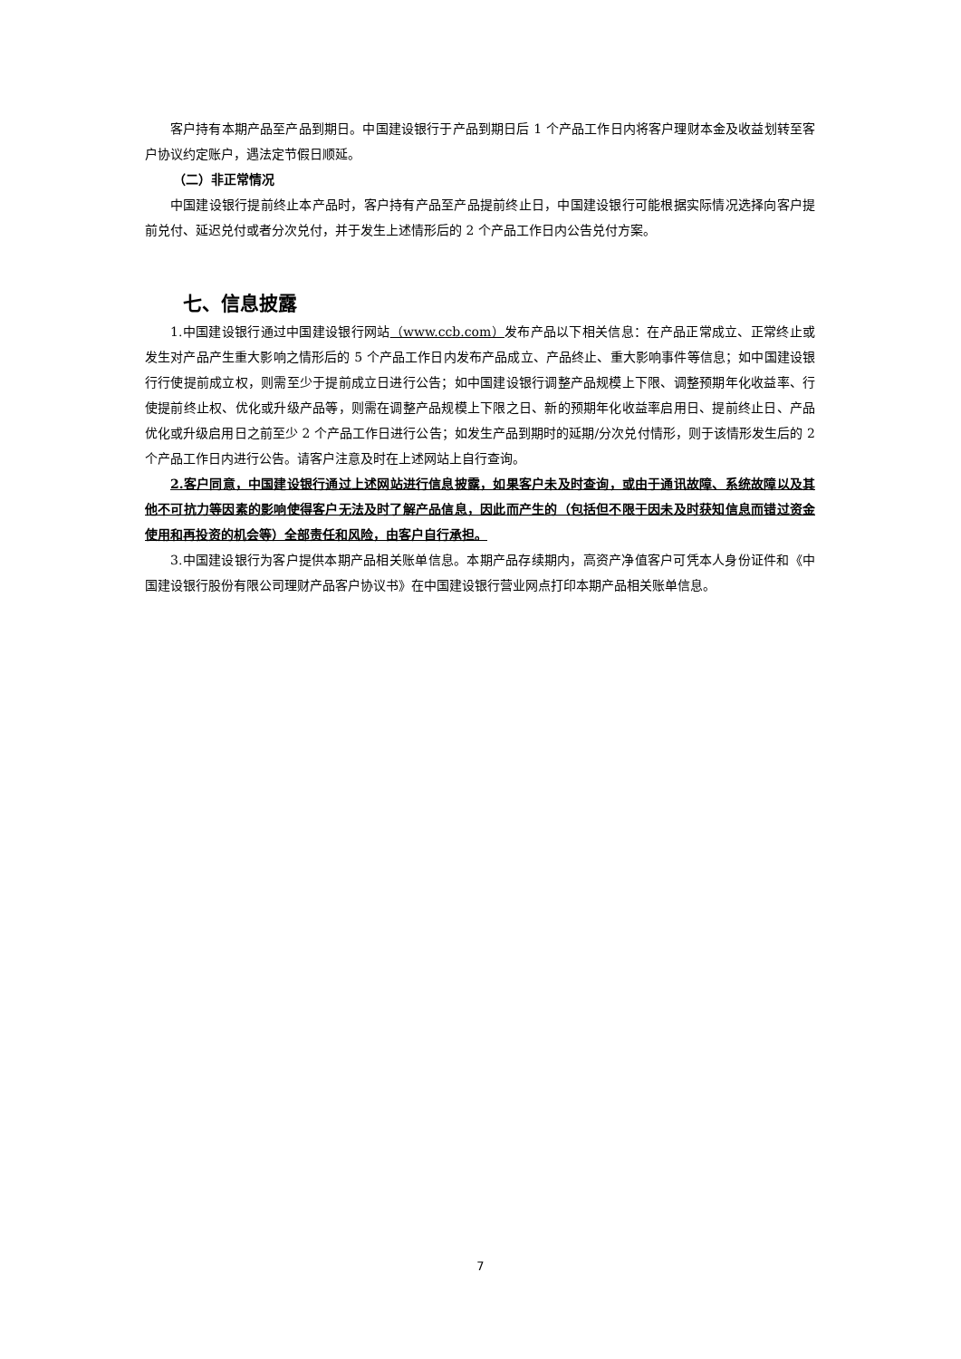客户持有本期产品至产品到期日。中国建设银行于产品到期日后 1 个产品工作日内将客户理财本金及收益划转至客户协议约定账户，遇法定节假日顺延。
（二）非正常情况
中国建设银行提前终止本产品时，客户持有产品至产品提前终止日，中国建设银行可能根据实际情况选择向客户提前兑付、延迟兑付或者分次兑付，并于发生上述情形后的 2 个产品工作日内公告兑付方案。
七、信息披露
1.中国建设银行通过中国建设银行网站（www.ccb.com）发布产品以下相关信息：在产品正常成立、正常终止或发生对产品产生重大影响之情形后的 5 个产品工作日内发布产品成立、产品终止、重大影响事件等信息；如中国建设银行行使提前成立权，则需至少于提前成立日进行公告；如中国建设银行调整产品规模上下限、调整预期年化收益率、行使提前终止权、优化或升级产品等，则需在调整产品规模上下限之日、新的预期年化收益率启用日、提前终止日、产品优化或升级启用日之前至少 2 个产品工作日进行公告；如发生产品到期时的延期/分次兑付情形，则于该情形发生后的 2 个产品工作日内进行公告。请客户注意及时在上述网站上自行查询。
2.客户同意，中国建设银行通过上述网站进行信息披露，如果客户未及时查询，或由于通讯故障、系统故障以及其他不可抗力等因素的影响使得客户无法及时了解产品信息，因此而产生的（包括但不限于因未及时获知信息而错过资金使用和再投资的机会等）全部责任和风险，由客户自行承担。
3.中国建设银行为客户提供本期产品相关账单信息。本期产品存续期内，高资产净值客户可凭本人身份证件和《中国建设银行股份有限公司理财产品客户协议书》在中国建设银行营业网点打印本期产品相关账单信息。
7